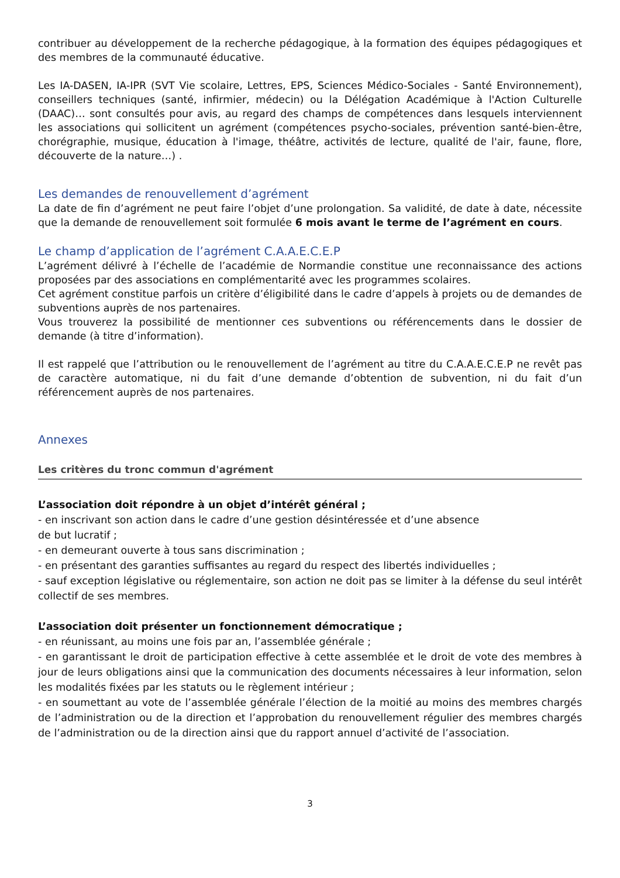contribuer au développement de la recherche pédagogique, à la formation des équipes pédagogiques et des membres de la communauté éducative.
Les IA-DASEN, IA-IPR (SVT Vie scolaire, Lettres, EPS, Sciences Médico-Sociales - Santé Environnement), conseillers techniques (santé, infirmier, médecin) ou la Délégation Académique à l'Action Culturelle (DAAC)… sont consultés pour avis, au regard des champs de compétences dans lesquels interviennent les associations qui sollicitent un agrément (compétences psycho-sociales, prévention santé-bien-être, chorégraphie, musique, éducation à l'image, théâtre, activités de lecture, qualité de l'air, faune, flore, découverte de la nature…) .
Les demandes de renouvellement d’agrément
La date de fin d’agrément ne peut faire l’objet d’une prolongation. Sa validité, de date à date, nécessite que la demande de renouvellement soit formulée 6 mois avant le terme de l’agrément en cours.
Le champ d’application de l’agrément C.A.A.E.C.E.P
L’agrément délivré à l’échelle de l’académie de Normandie constitue une reconnaissance des actions proposées par des associations en complémentarité avec les programmes scolaires.
Cet agrément constitue parfois un critère d’éligibilité dans le cadre d’appels à projets ou de demandes de subventions auprès de nos partenaires.
Vous trouverez la possibilité de mentionner ces subventions ou référencements dans le dossier de demande (à titre d’information).
Il est rappelé que l’attribution ou le renouvellement de l’agrément au titre du C.A.A.E.C.E.P ne revêt pas de caractère automatique, ni du fait d’une demande d’obtention de subvention, ni du fait d’un référencement auprès de nos partenaires.
Annexes
Les critères du tronc commun d'agrément
L’association doit répondre à un objet d’intérêt général ;
- en inscrivant son action dans le cadre d’une gestion désintéressée et d’une absence
de but lucratif ;
- en demeurant ouverte à tous sans discrimination ;
- en présentant des garanties suffisantes au regard du respect des libertés individuelles ;
- sauf exception législative ou réglementaire, son action ne doit pas se limiter à la défense du seul intérêt collectif de ses membres.
L’association doit présenter un fonctionnement démocratique ;
- en réunissant, au moins une fois par an, l’assemblée générale ;
- en garantissant le droit de participation effective à cette assemblée et le droit de vote des membres à jour de leurs obligations ainsi que la communication des documents nécessaires à leur information, selon les modalités fixées par les statuts ou le règlement intérieur ;
- en soumettant au vote de l’assemblée générale l’élection de la moitié au moins des membres chargés de l’administration ou de la direction et l’approbation du renouvellement régulier des membres chargés de l’administration ou de la direction ainsi que du rapport annuel d’activité de l’association.
3